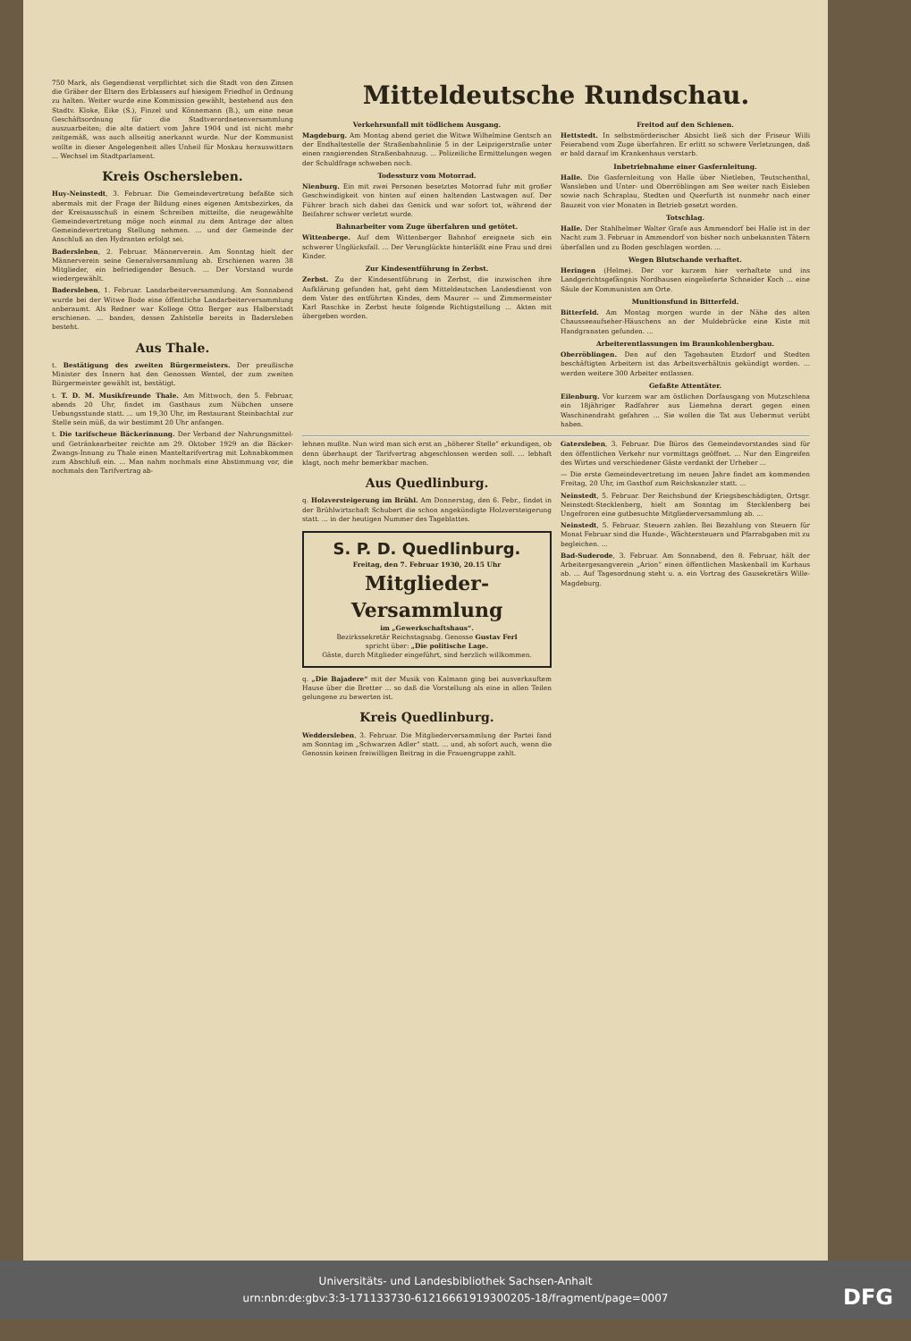750 Mark, als Gegendienst verpflichtet sich die Stadt von den Zinsen die Gräber der Eltern des Erblassers auf hiesigem Friedhof in Ordnung zu halten. Weiter wurde eine Kommission gewählt, bestehend aus den Stadtv. Kloke, Eike (S.), Finzel und Könnemann (B.), um eine neue Geschäftsordnung für die Stadtverordnetenversammlung auszuarbeiten; die alte datiert vom Jahre 1904 und ist nicht mehr zeitgemäß, was auch allseitig anerkannt wurde. Nur der Kommunist wollte in dieser Angelegenheit alles Unheil für Moskau herauswittern ... Wechsel im Stadtparlament.
Kreis Oschersleben.
Huy-Neinstedt, 3. Februar. Die Gemeindevertretung befaßte sich abermals mit der Frage der Bildung eines eigenen Amtsbezirkes, da der Kreisausschuß in einem Schreiben mitteilte, die neugewählte Gemeindevertretung möge noch einmal zu dem Antrage der alten Gemeindevertretung Stellung nehmen. ... und der Gemeinde der Anschluß an den Hydranten erfolgt sei.
Badersleben, 2. Februar. Männerverein. Am Sonntag hielt der Männerverein seine Generalversammlung ab. Erschienen waren 38 Mitglieder, ein befriedigender Besuch. ... Der Vorstand wurde wiedergewählt.
Badersleben, 1. Februar. Landarbeiterversammlung. Am Sonnabend wurde bei der Witwe Bode eine öffentliche Landarbeiterversammlung anberaumt. Als Redner war Kollege Otto Berger aus Halberstadt erschienen. ... bandes, dessen Zahlstelle bereits in Badersleben besteht.
Aus Thale.
t. Bestätigung des zweiten Bürgermeisters. Der preußische Minister des Innern hat den Genossen Wentel, der zum zweiten Bürgermeister gewählt ist, bestätigt.
t. T. D. M. Musikfreunde Thale. Am Mittwoch, den 5. Februar, abends 20 Uhr, findet im Gasthaus zum Nübchen unsere Uebungsstunde statt. ... um 19,30 Uhr, im Restaurant Steinbachtal zur Stelle sein müß, da wir bestimmt 20 Uhr anfangen.
t. Die tarifscheue Bäckerinnung. Der Verband der Nahrungsmittel- und Getränkearbeiter reichte am 29. Oktober 1929 an die Bäcker-Zwangs-Innung zu Thale einen Manteltarifvertrag mit Lohnabkommen zum Abschluß ein. ... Man nahm nochmals eine Abstimmung vor, die nochmals den Tarifvertrag ab-
Mitteldeutsche Rundschau.
Verkehrsunfall mit tödlichem Ausgang.
Magdeburg. Am Montag abend geriet die Witwe Wilhelmine Gentsch an der Endhaltestelle der Straßenbahnlinie 5 in der Leipzigerstraße unter einen rangierenden Straßenbahnzug. ... Polizeiliche Ermittelungen wegen der Schuldfrage schweben noch.
Todessturz vom Motorrad.
Nienburg. Ein mit zwei Personen besetztes Motorrad fuhr mit großer Geschwindigkeit von hinten auf einen haltenden Lastwagen auf. Der Führer brach sich dabei das Genick und war sofort tot, während der Beifahrer schwer verletzt wurde.
Bahnarbeiter vom Zuge überfahren und getötet.
Wittenberge. Auf dem Wittenberger Bahnhof ereignete sich ein schwerer Unglücksfall. ... Der Verunglückte hinterläßt eine Frau und drei Kinder.
Zur Kindesentführung in Zerbst.
Zerbst. Zu der Kindesentführung in Zerbst, die inzwischen ihre Aufklärung gefunden hat, geht dem Mitteldeutschen Landesdienst von dem Vater des entführten Kindes, dem Maurer — und Zimmermeister Karl Raschke in Zerbst heute folgende Richtigstellung ... Akten mit übergeben worden.
Freitod auf den Schienen.
Hettstedt. In selbstmörderischer Absicht ließ sich der Friseur Willi Feierabend vom Zuge überfahren. Er erlitt so schwere Verletzungen, daß er bald darauf im Krankenhaus verstarb.
Inbetriebnahme einer Gasfernleitung.
Halle. Die Gasfernleitung von Halle über Nietleben, Teutschenthal, Wansleben und Unter- und Oberröblingen am See weiter nach Eisleben sowie nach Schraplau, Stedten und Querfurth ist nunmehr nach einer Bauzeit von vier Monaten in Betrieb gesetzt worden.
Totschlag.
Halle. Der Stahlhelmer Walter Grafe aus Ammendorf bei Halle ist in der Nacht zum 3. Februar in Ammendorf von bisher noch unbekannten Tätern überfallen und zu Boden geschlagen worden. ...
Wegen Blutschande verhaftet.
Heringen (Helme). Der vor kurzem hier verhaftete und ins Landgerichtsgefängnis Nordhausen eingelieferte Schneider Koch ... eine Säule der Kommunisten am Orte.
Munitionsfund in Bitterfeld.
Bitterfeld. Am Montag morgen wurde in der Nähe des alten Chausseeaufseher-Häuschens an der Muldebrücke eine Kiste mit Handgranaten gefunden. ...
Arbeiterentlassungen im Braunkohlenbergbau.
Oberröblingen. Den auf den Tagebauten Etzdorf und Stedten beschäftigten Arbeitern ist das Arbeitsverhältnis gekündigt worden. ... werden weitere 300 Arbeiter entlassen.
Gefaßte Attentäter.
Eilenburg. Vor kurzem war am östlichen Dorfausgang von Mutzschlena ein 18jähriger Radfahrer aus Liemehna derart gegen einen Waschinendraht gefahren ... Sie wollen die Tat aus Uebermut verübt haben.
lehnen mußte. Nun wird man sich erst an „höherer Stelle“ erkundigen, ob denn überhaupt der Tarifvertrag abgeschlossen werden soll. ... lebhaft klagt, noch mehr bemerkbar machen.
Aus Quedlinburg.
q. Holzversteigerung im Brühl. Am Donnerstag, den 6. Febr., findet in der Brühlwirtschaft Schubert die schon angekündigte Holzversteigerung statt. ... in der heutigen Nummer des Tageblattes.
S. P. D. Quedlinburg.
Freitag, den 7. Februar 1930, 20.15 Uhr
Mitglieder-Versammlung
im „Gewerkschaftshaus“.
Bezirkssekretär Reichstagsabg. Genosse Gustav Ferl
spricht über: „Die politische Lage.
Gäste, durch Mitglieder eingeführt, sind herzlich willkommen.
q. „Die Bajadere“ mit der Musik von Kalmann ging bei ausverkauftem Hause über die Bretter ... so daß die Vorstellung als eine in allen Teilen gelungene zu bewerten ist.
Kreis Quedlinburg.
Weddersleben, 3. Februar. Die Mitgliederversammlung der Partei fand am Sonntag im „Schwarzen Adler“ statt. ... und, ab sofort auch, wenn die Genossin keinen freiwilligen Beitrag in die Frauengruppe zahlt.
Gatersleben, 3. Februar. Die Büros des Gemeindevorstandes sind für den öffentlichen Verkehr nur vormittags geöffnet. ... Nur den Eingreifen des Wirtes und verschiedener Gäste verdankt der Urheber ...
— Die erste Gemeindevertretung im neuen Jahre findet am kommenden Freitag, 20 Uhr, im Gasthof zum Reichskanzler statt. ...
Neinstedt, 5. Februar. Der Reichsbund der Kriegsbeschädigten, Ortsgr. Neinstedt-Stecklenberg, hielt am Sonntag im Stecklenberg bei Ungefroren eine gutbesuchte Mitgliederversammlung ab. ...
Neinstedt, 5. Februar. Steuern zahlen. Bei Bezahlung von Steuern für Monat Februar sind die Hunde-, Wächtersteuern und Pfarrabgaben mit zu begleichen. ...
Bad-Suderode, 3. Februar. Am Sonnabend, den 8. Februar, hält der Arbeitergesangverein „Arion“ einen öffentlichen Maskenball im Kurhaus ab. ... Auf Tagesordnung steht u. a. ein Vortrag des Gausekretärs Wille-Magdeburg.
Universitäts- und Landesbibliothek Sachsen-Anhalt
urn:nbn:de:gbv:3:3-171133730-61216661919300205-18/fragment/page=0007
DFG